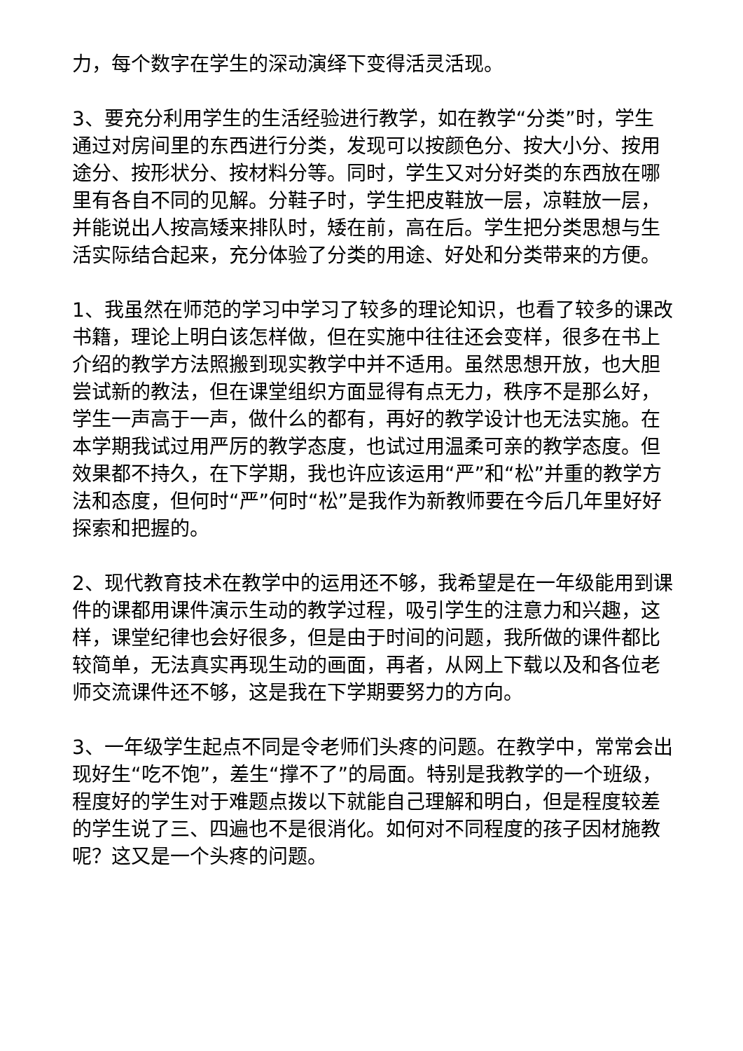力，每个数字在学生的深动演绎下变得活灵活现。
3、要充分利用学生的生活经验进行教学，如在教学“分类”时，学生通过对房间里的东西进行分类，发现可以按颜色分、按大小分、按用途分、按形状分、按材料分等。同时，学生又对分好类的东西放在哪里有各自不同的见解。分鞋子时，学生把皮鞋放一层，凉鞋放一层，并能说出人按高矮来排队时，矮在前，高在后。学生把分类思想与生活实际结合起来，充分体验了分类的用途、好处和分类带来的方便。
1、我虽然在师范的学习中学习了较多的理论知识，也看了较多的课改书籍，理论上明白该怎样做，但在实施中往往还会变样，很多在书上介绍的教学方法照搬到现实教学中并不适用。虽然思想开放，也大胆尝试新的教法，但在课堂组织方面显得有点无力，秩序不是那么好，学生一声高于一声，做什么的都有，再好的教学设计也无法实施。在本学期我试过用严厉的教学态度，也试过用温柔可亲的教学态度。但效果都不持久，在下学期，我也许应该运用“严”和“松”并重的教学方法和态度，但何时“严”何时“松”是我作为新教师要在今后几年里好好探索和把握的。
2、现代教育技术在教学中的运用还不够，我希望是在一年级能用到课件的课都用课件演示生动的教学过程，吸引学生的注意力和兴趣，这样，课堂纪律也会好很多，但是由于时间的问题，我所做的课件都比较简单，无法真实再现生动的画面，再者，从网上下载以及和各位老师交流课件还不够，这是我在下学期要努力的方向。
3、一年级学生起点不同是令老师们头疼的问题。在教学中，常常会出现好生“吃不饱”，差生“撑不了”的局面。特别是我教学的一个班级，程度好的学生对于难题点拨以下就能自己理解和明白，但是程度较差的学生说了三、四遍也不是很消化。如何对不同程度的孩子因材施教呢？这又是一个头疼的问题。